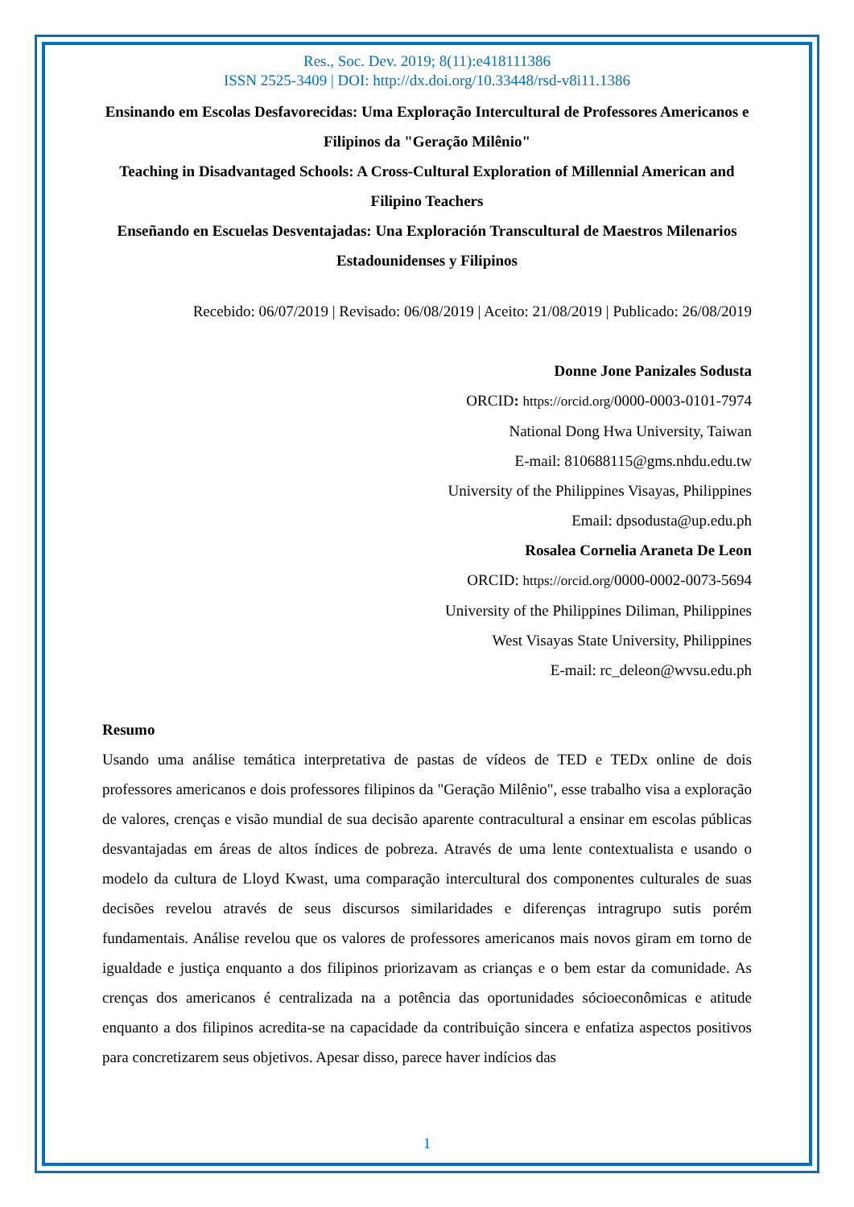Res., Soc. Dev. 2019; 8(11):e418111386
ISSN 2525-3409 | DOI: http://dx.doi.org/10.33448/rsd-v8i11.1386
Ensinando em Escolas Desfavorecidas: Uma Exploração Intercultural de Professores Americanos e Filipinos da "Geração Milênio"
Teaching in Disadvantaged Schools: A Cross-Cultural Exploration of Millennial American and Filipino Teachers
Enseñando en Escuelas Desventajadas: Una Exploración Transcultural de Maestros Milenarios Estadounidenses y Filipinos
Recebido: 06/07/2019 | Revisado: 06/08/2019 | Aceito: 21/08/2019 | Publicado: 26/08/2019
Donne Jone Panizales Sodusta
ORCID: https://orcid.org/0000-0003-0101-7974
National Dong Hwa University, Taiwan
E-mail: 810688115@gms.nhdu.edu.tw
University of the Philippines Visayas, Philippines
Email: dpsodusta@up.edu.ph
Rosalea Cornelia Araneta De Leon
ORCID: https://orcid.org/0000-0002-0073-5694
University of the Philippines Diliman, Philippines
West Visayas State University, Philippines
E-mail: rc_deleon@wvsu.edu.ph
Resumo
Usando uma análise temática interpretativa de pastas de vídeos de TED e TEDx online de dois professores americanos e dois professores filipinos da "Geração Milênio", esse trabalho visa a exploração de valores, crenças e visão mundial de sua decisão aparente contracultural a ensinar em escolas públicas desvantajadas em áreas de altos índices de pobreza. Através de uma lente contextualista e usando o modelo da cultura de Lloyd Kwast, uma comparação intercultural dos componentes culturales de suas decisões revelou através de seus discursos similaridades e diferenças intragrupo sutis porém fundamentais. Análise revelou que os valores de professores americanos mais novos giram em torno de igualdade e justiça enquanto a dos filipinos priorizavam as crianças e o bem estar da comunidade. As crenças dos americanos é centralizada na a potência das oportunidades sócioeconômicas e atitude enquanto a dos filipinos acredita-se na capacidade da contribuição sincera e enfatiza aspectos positivos para concretizarem seus objetivos. Apesar disso, parece haver indícios das
1